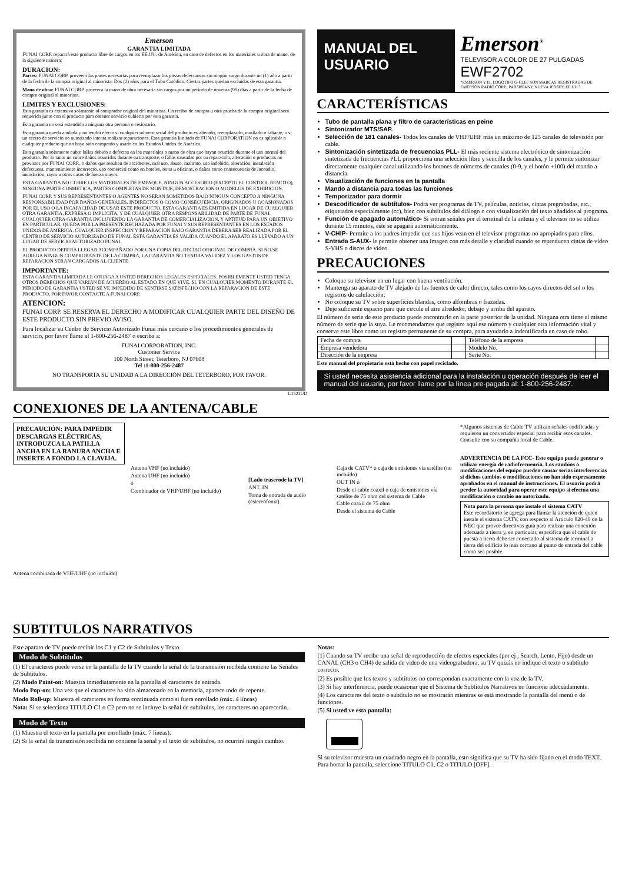Emerson
GARANTIA LIMITADA
FUNAI CORP. reparará este producto libre de cargos en los EE.UU. de América, en caso de defectos en los materiales u obra de mano, de la siguiente manera:
DURACION:
Partes: FUNAI CORP. proveerá las partes necesarias para reemplazar las piezas defectuosas sin ningún cargo durante un (1) año a partir de la fecha de la compra original al minorista. Dos (2) años para el Tubo Catódico. Ciertas partes quedan excluídas de esta garantía.
Mano de obra: FUNAI CORP. proveerá la mano de obra necesaria sin cargos por un período de noventa (90) días a partir de la fecha de compra original al minorista.
LIMITES Y EXCLUSIONES:
Esta garantía es extensiva solamente al comprador original del minorista. Un recibo de compra u otra prueba de la compra original será requerida junto con el producto para obtener servicio cubierto por esta garantía.
Esta garantía no será extendida a ninguna otra persona o cesionario.
Esta garantía queda anulada y no tendrá efecto si cualquier número serial del producto es alterado, reemplazado, mutilado o faltante, o si un centro de servicio no autorizado intenta realizar reparaciones. Esta garantía limitada de FUNAI CORPORATION no es aplicable a cualquier producto que no haya sido comprado y usado en los Estados Unidos de América.
Esta garantía solamente cubre fallas debido a defectos en los materiales o mano de obra que hayan ocurrido durante el uso normal del producto. Por lo tanto no cubre daños ocurridos durante su transporte, o fallas causadas por su reparación, alteración o productos no provistos por FUNAI CORP., o daños que resulten de accidentes, mal uso, abuso, maltrato, uso indebido, alteración, instalación defectuosa, mantenimiento incorrecto, uso comercial como en hoteles, renta u oficinas, o daños como consecuencia de incendio, inundación, rayos u otros casos de fuerza mayor.
ESTA GARANTIA NO CUBRE LOS MATERIALES DE EMPAQUE, NINGUN ACCESORIO (EXCEPTO EL CONTROL REMOTO), NINGUNA PARTE COSMETICA, PARTES COMPLETAS DE MONTAJE, DEMOSTRACION O MODELOS DE EXHIBICION.
FUNAI CORP. Y SUS REPRESENTANTES O AGENTES NO SERAN SOMETIDOS BAJO NINGUN CONCEPTO A NINGUNA RESPONSABILIDAD POR DAÑOS GENERALES, INDIRECTOS O COMO CONSECUENCIA, ORIGINADOS U OCASIONADOS POR EL USO O LA INCAPACIDAD DE USAR ESTE PRODUCTO. ESTA GARANTIA ES EMITIDA EN LUGAR DE CUALQUIER OTRA GARANTIA, EXPRESA O IMPLICITA, Y DE CUALQUIER OTRA RESPONSABILIDAD DE PARTE DE FUNAI. CUALQUIER OTRA GARANTIA INCLUYENDO LA GARANTIA DE COMERCIALIZACION, Y APTITUD PARA UN OBJETIVO EN PARTICULAR, QUEDA POR LA PRESENTE RECHAZADA POR FUNAI Y SUS REPRESENTANTES EN LOS ESTADOS UNIDOS DE AMERICA. CUALQUIER INSPECCION Y REPARACION BAJO GARANTIA DEBERA SER REALIZADA POR EL CENTRO DE SERVICIO AUTORIZADO DE FUNAI. ESTA GARANTIA ES VALIDA CUANDO EL APARATO ES LLEVADO A UN LUGAR DE SERVICIO AUTORIZADO FUNAI.
EL PRODUCTO DEBERA LLEGAR ACOMPAÑADO POR UNA COPIA DEL RECIBO ORIGINAL DE COMPRA. SI NO SE AGREGA NINGUN COMPROBANTE DE LA COMPRA, LA GARANTIA NO TENDRA VALIDEZ Y LOS GASTOS DE REPARACION SERAN CARGADOS AL CLIENTE
IMPORTANTE:
ESTA GARANTIA LIMITADA LE OTORGA A USTED DERECHOS LEGALES ESPECIALES. POSIBLEMENTE USTED TENGA OTROS DERECHOS QUE VARIAN DE ACUERDO AL ESTADO EN QUE VIVE. SI, EN CUALQUIER MOMENTO DURANTE EL PERIODO DE GARANTIA USTED SE VE IMPEDIDO DE SENTIRSE SATISFECHO CON LA REPARACION DE ESTE PRODUCTO, POR FAVOR CONTACTE A FUNAI CORP.
ATENCION:
FUNAI CORP. SE RESERVA EL DERECHO A MODIFICAR CUALQUIER PARTE DEL DISEÑO DE ESTE PRODUCTO SIN PREVIO AVISO.
Para localizar su Centro de Servicio Autorizado Funai más cercano o los procedimientos generales de servicio, por favor llame al 1-800-256-2487 o escriba a:
FUNAI CORPORATION, INC.
Customer Service
100 North Street; Teterboro, NJ 07608
Tel :1-800-256-2487
NO TRANSPORTA SU UNIDAD A LA DIRECCIÓN DEL TETERBORO, POR FAVOR.
MANUAL DEL USUARIO
Emerson<sup>®</sup>
TELEVISOR A COLOR DE 27 PULGADAS
EWF2702
“EMERSON Y EL LOGOTIPO G-CLEF SON MARCAS REGISTRADAS DE EMERSON RADIO CORP., PARSIPPANY, NUEVA JERSEY, EE.UU.”
CARACTERÍSTICAS
Tubo de pantalla plana y filtro de características en peine
Sintonizador MTS/SAP.
Selección de 181 canales- Todos los canales de VHF/UHF más un máximo de 125 canales de televisión por cable.
Sintonización sintetizada de frecuencias PLL- El más reciente sistema electrónico de sintonización sintetizada de frecuencias PLL proporciona una selección libre y sencilla de los canales, y le permite sintonizar directamente cualquier canal utilizando los botones de números de canales (0-9, y el botón +100) del mando a distancia.
Visualización de funciones en la pantalla
Mando a distancia para todas las funciones
Temporizador para dormir
Descodificador de subtítulos- Podrá ver programas de TV, películas, noticias, cintas pregrabadas, etc., etiquetados especialmente (cc), bien con subtítulos del diálogo o con visualización del texto añadidos al programa.
Función de apagado automático- Si entran señales por el terminal de la antena y el televisor no se utiliza durante 15 minutos, éste se apagará automáticamente.
V-CHIP- Permite a los padres impedir que sus hijos vean en el televisor programas no apropiados para ellos.
Entrada S-AUX- le permite obtener una imagen con más detalle y claridad cuando se reproducen cintas de vídeo S-VHS o discos de vídeo.
PRECAUCIONES
Coloque su televisor en un lugar con buena ventilación.
Mantenga su aparato de TV alejado de las fuentes de calor directo, tales como los rayos directos del sol o los registros de calefacción.
No coloque su TV sobre superficies blandas, como alfombras o frazadas.
Deje suficiente espacio para que circule el aire alrededor, debajo y arriba del aparato.
El número de serie de este producto puede encontrarlo en la parte posterior de la unidad. Ninguna otra tiene el mismo número de serie que la suya. Le recomendamos que registre aquí ese número y cualquier otra información vital y conserve este libro como un registro permanente de su compra, para ayudarlo a indentificarla en caso de robo.
| Fecha de compra | | Teléfono de la empresa | |
| Empresa vendedora | | Modelo No. | |
| Dirección de la empresa | | Serie No. | |
Este manual del propietario está hecho con papel reciclado.
Si usted necesita asistencia adicional para la instalación u operación después de leer el manual del usuario, por favor llame por la línea pre-pagada al: 1-800-256-2487.
L1523UD
CONEXIONES DE LA ANTENA/CABLE
PRECAUCIÓN: PARA IMPEDIR DESCARGAS ELÉCTRICAS, INTRODUZCA LA PATILLA ANCHA EN LA RANURA ANCHA E INSERTE A FONDO LA CLAVIJA.
Antena combinada de VHF/UHF (no incluído)
Antena VHF (no incluído)
Antena UHF (no incluído)
ó
Combinador de VHF/UHF (no incluído)
[Lado traserode la TV]
ANT. IN
Toma de entrada de audio (estereofonia)
Caja de CATV* o caja de emisiones vía satélite (no incluído)
OUT IN ó
Desde el cable coaxil o caja de emisiones vía satélite de 75 ohm del sistema de Cable
Cable coaxil de 75 ohm
Desde el sistema de Cable
*Algunos sistemas de Cable TV utilizan señales codificadas y requieren un convertidor especial para recibir esos canales. Consulte con su compañía local de Cable.
ADVERTENCIA DE LA FCC- Este equipo puede generar o utilizar energía de radiofrecuencia. Los cambios o modificaciones del equipo pueden causar serias interferencias si dichos cambios o modificaciones no han sido expresamente aprobados en el manual de instrucciones. El usuario podrá perder la autoridad para operar este equipo si efectúa una modificación o cambio no autorizado.
Nota para la persona que instale el sistema CATV
Este recordatorio se agrega para llamar la atención de quien instale el sistema CATV, con respecto al Artículo 820-40 de la NEC que provee directivas guía para realizar una conexión adecuada a tierra y, en particular, especifica que el cable de puesta a tierra debe ser conectado al sistema de terminal a tierra del edificio lo más cercano al punto de entrada del cable como sea posible.
SUBTITULOS NARRATIVOS
Este aparato de TV puede recibir los C1 y C2 de Subtítulos y Texto.
Modo de Subtítulos
(1) El caracteres puede verse en la pantalla de la TV cuando la señal de la transmisión recibida contiene las Señales de Subtítulos.
(2) Modo Paint-on: Muestra inmediatamente en la pantalla el caracteres de entrada.
Modo Pop-on: Una vez que el caracteres ha sido almacenado en la memoria, aparece todo de repente.
Modo Roll-up: Muestra el caracteres en forma continuada como si fuera enrollado (máx. 4 líneas)
Nota: Si se selecciona TITULO C1 o C2 pero no se incluye la señal de subtítulos, los caracteres no aparecerán.
Modo de Texto
(1) Muestra el texto en la pantalla por enrollado (máx. 7 líneas).
(2) Si la señal de transmisión recibida no contiene la señal y el texto de subtítulos, no ocurrirá ningún cambio.
Notas:
(1) Cuando su TV recibe una señal de reproducción de efectos especiales (por ej , Search, Lento, Fijo) desde un CANAL (CH3 o CH4) de salida de video de una videograbadora, su TV quizás no indique el texto o subtítulo correcto.
(2) Es posible que los textos y subtítulos no correspondan exactamente con la voz de la TV.
(3) Si hay interferencia, puede ocasionar que el Sistema de Subtítulos Narrativos no funcione adecuadamente.
(4) Los caracteres del texto o subtítulo no se mostrarán mientras se está mostrando la pantalla del menú o de funciones.
(5) Si usted ve esta pantalla:
Si su televisor muestra un cuadrado negro en la pantalla, esto significa que su TV ha sido fijado en el modo TEXT. Para borrar la pantalla, seleccione TITULO C1, C2 o TITULO [OFF].